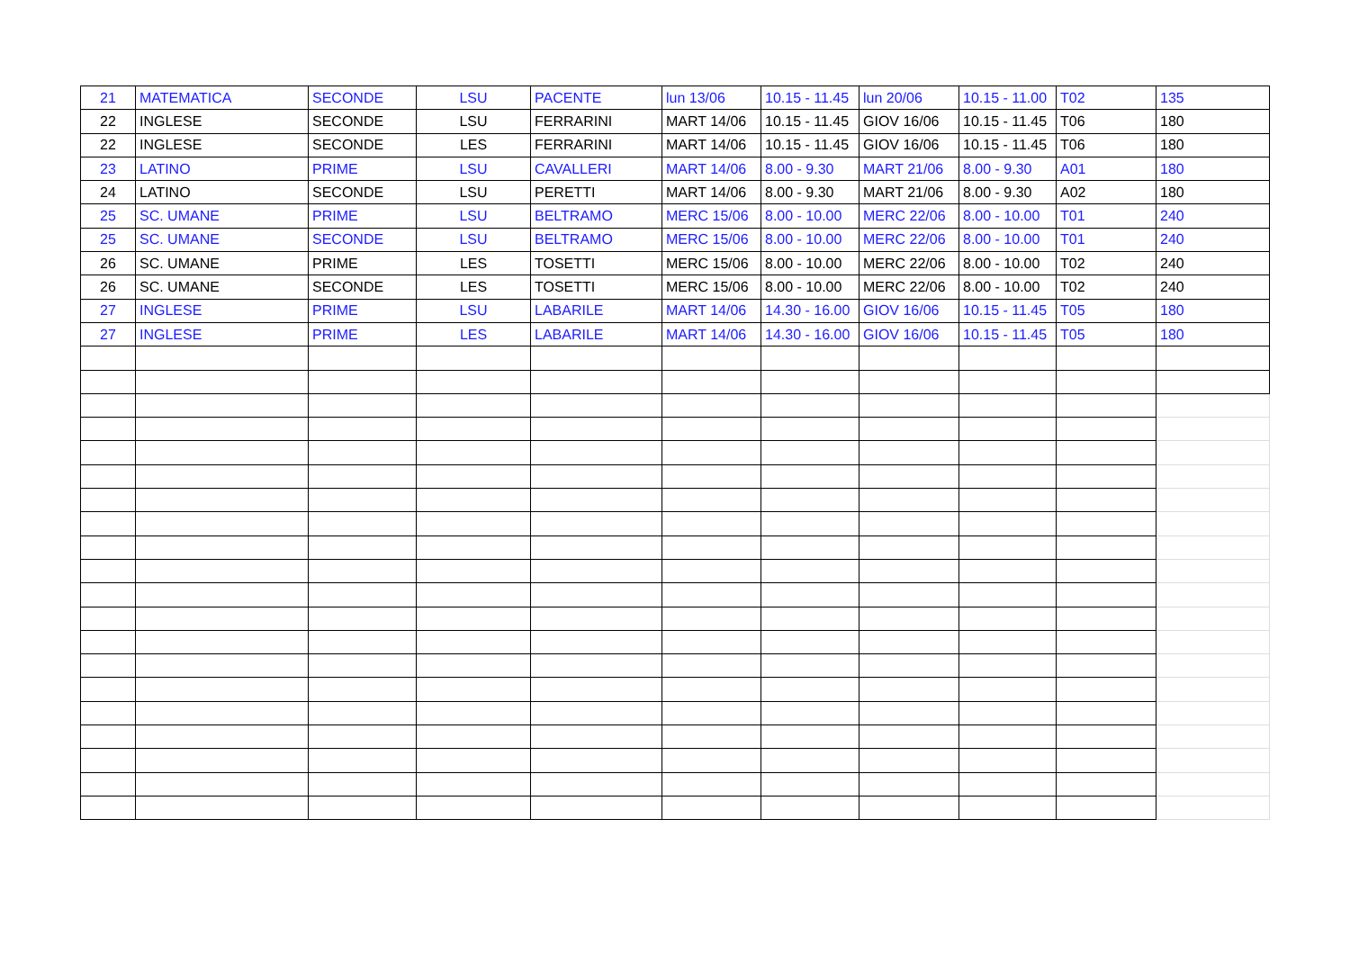| 21 | MATEMATICA | SECONDE | LSU | PACENTE | lun 13/06 | 10.15 - 11.45 | lun 20/06 | 10.15 - 11.00 | T02 | 135 |
| 22 | INGLESE | SECONDE | LSU | FERRARINI | MART 14/06 | 10.15 - 11.45 | GIOV 16/06 | 10.15 - 11.45 | T06 | 180 |
| 22 | INGLESE | SECONDE | LES | FERRARINI | MART 14/06 | 10.15 - 11.45 | GIOV 16/06 | 10.15 - 11.45 | T06 | 180 |
| 23 | LATINO | PRIME | LSU | CAVALLERI | MART 14/06 | 8.00 - 9.30 | MART 21/06 | 8.00 - 9.30 | A01 | 180 |
| 24 | LATINO | SECONDE | LSU | PERETTI | MART 14/06 | 8.00 - 9.30 | MART 21/06 | 8.00 - 9.30 | A02 | 180 |
| 25 | SC. UMANE | PRIME | LSU | BELTRAMO | MERC 15/06 | 8.00 - 10.00 | MERC 22/06 | 8.00 - 10.00 | T01 | 240 |
| 25 | SC. UMANE | SECONDE | LSU | BELTRAMO | MERC 15/06 | 8.00 - 10.00 | MERC 22/06 | 8.00 - 10.00 | T01 | 240 |
| 26 | SC. UMANE | PRIME | LES | TOSETTI | MERC 15/06 | 8.00 - 10.00 | MERC 22/06 | 8.00 - 10.00 | T02 | 240 |
| 26 | SC. UMANE | SECONDE | LES | TOSETTI | MERC 15/06 | 8.00 - 10.00 | MERC 22/06 | 8.00 - 10.00 | T02 | 240 |
| 27 | INGLESE | PRIME | LSU | LABARILE | MART 14/06 | 14.30 - 16.00 | GIOV 16/06 | 10.15 - 11.45 | T05 | 180 |
| 27 | INGLESE | PRIME | LES | LABARILE | MART 14/06 | 14.30 - 16.00 | GIOV 16/06 | 10.15 - 11.45 | T05 | 180 |